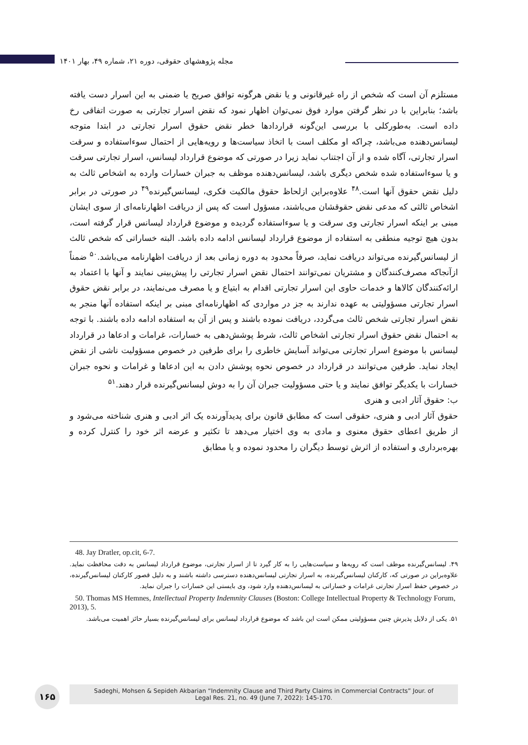مجله پژوهشهای حقوقی، دوره ۲۱، شماره ۴۹، بهار ۱۴۰۱
مستلزم آن است که شخص از راه غیرقانونی و یا نقض هرگونه توافق صریح یا ضمنی به این اسرار دست یافته باشد؛ بنابراین با در نظر گرفتن موارد فوق نمی‌توان اظهار نمود که نقض اسرار تجارتی به صورت اتفاقی رخ داده است. به‌طورکلی با بررسی این‌گونه قراردادها خطر نقض حقوق اسرار تجارتی در ابتدا متوجه لیسانس‌دهنده می‌باشد، چراکه او مکلف است با اتخاذ سیاست‌ها و رویه‌هایی از احتمال سوءاستفاده و سرقت اسرار تجارتی، آگاه شده و از آن اجتناب نماید زیرا در صورتی که موضوع قرارداد لیسانس، اسرار تجارتی سرقت و یا سوءاستفاده شده شخص دیگری باشد، لیسانس‌دهنده موظف به جبران خسارات وارده به اشخاص ثالث به دلیل نقض حقوق آنها است.<sup>۴۸</sup> علاوه‌براین ازلحاظ حقوق مالکیت فکری، لیسانس‌گیرنده<sup>۴۹</sup> در صورتی در برابر اشخاص ثالثی که مدعی نقض حقوقشان می‌باشند، مسؤول است که پس از دریافت اظهارنامه‌ای از سوی ایشان مبنی بر اینکه اسرار تجارتی وی سرقت و یا سوءاستفاده گردیده و موضوع قرارداد لیسانس قرار گرفته است، بدون هیچ توجیه منطقی به استفاده از موضوع قرارداد لیسانس ادامه داده باشد. البته خساراتی که شخص ثالث از لیسانس‌گیرنده می‌تواند دریافت نماید، صرفاً محدود به دوره زمانی بعد از دریافت اظهارنامه می‌باشد.<sup>۵۰</sup> ضمناً ازآنجاکه مصرف‌کنندگان و مشتریان نمی‌توانند احتمال نقض اسرار تجارتی را پیش‌بینی نمایند و آنها با اعتماد به ارائه‌کنندگان کالاها و خدمات حاوی این اسرار تجارتی اقدام به ابتیاع و یا مصرف می‌نمایند، در برابر نقض حقوق اسرار تجارتی مسؤولیتی به عهده ندارند به جز در مواردی که اظهارنامه‌ای مبنی بر اینکه استفاده آنها منجر به نقض اسرار تجارتی شخص ثالث می‌گردد، دریافت نموده باشند و پس از آن به استفاده ادامه داده باشند. با توجه به احتمال نقض حقوق اسرار تجارتی اشخاص ثالث، شرط پوشش‌دهی به خسارات، غرامات و ادعاها در قرارداد لیسانس با موضوع اسرار تجارتی می‌تواند آسایش خاطری را برای طرفین در خصوص مسؤولیت ناشی از نقض ایجاد نماید. طرفین می‌توانند در قرارداد در خصوص نحوه پوشش دادن به این ادعاها و غرامات و نحوه جبران خسارات با یکدیگر توافق نمایند و یا حتی مسؤولیت جبران آن را به دوش لیسانس‌گیرنده قرار دهند.<sup>۵۱</sup>
ب: حقوق آثار ادبی و هنری
حقوق آثار ادبی و هنری، حقوقی است که مطابق قانون برای پدیدآورنده یک اثر ادبی و هنری شناخته می‌شود و از طریق اعطای حقوق معنوی و مادی به وی اختیار می‌دهد تا تکثیر و عرضه اثر خود را کنترل کرده و بهره‌برداری و استفاده از اثرش توسط دیگران را محدود نموده و یا مطابق
48. Jay Dratler, op.cit, 6-7.
۴۹. لیسانس‌گیرنده موظف است که رویه‌ها و سیاست‌هایی را به کار گیرد تا از اسرار تجارتی، موضوع قرارداد لیسانس به دقت محافظت نماید. علاوه‌براین در صورتی که، کارکنان لیسانس‌گیرنده، به اسرار تجارتی لیسانس‌دهنده دسترسی داشته باشند و به دلیل قصور کارکنان لیسانس‌گیرنده، در خصوص حفظ اسرار تجارتی غرامات و خساراتی به لیسانس‌دهنده وارد شود، وی بایستی این خسارات را جبران نماید.
50. Thomas MS Hemnes, Intellectual Property Indemnity Clauses (Boston: College Intellectual Property & Technology Forum, 2013), 5.
۵۱. یکی از دلایل پذیرش چنین مسؤولیتی ممکن است این باشد که موضوع قرارداد لیسانس برای لیسانس‌گیرنده بسیار حائز اهمیت می‌باشد.
۱۶۵
Sadeghi, Mohsen & Sepideh Akbarian “Indemnity Clause and Third Party Claims in Commercial Contracts” Jour. of
Legal Res. 21, no. 49 (June 7, 2022): 145-170.